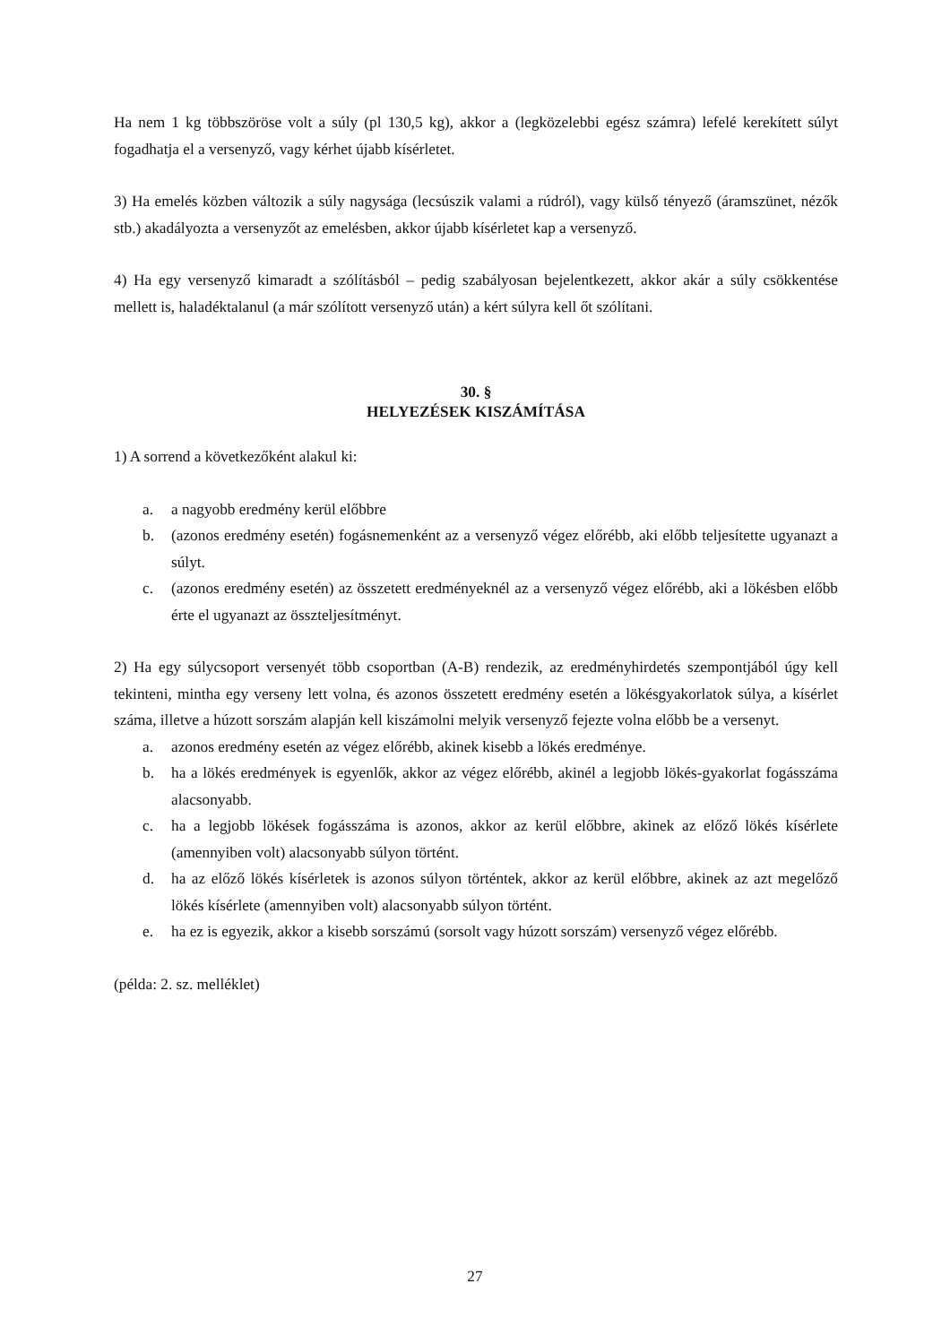Ha nem 1 kg többszöröse volt a súly (pl 130,5 kg), akkor a (legközelebbi egész számra) lefelé kerekített súlyt fogadhatja el a versenyző, vagy kérhet újabb kísérletet.
3) Ha emelés közben változik a súly nagysága (lecsúszik valami a rúdról), vagy külső tényező (áramszünet, nézők stb.) akadályozta a versenyzőt az emelésben, akkor újabb kísérletet kap a versenyző.
4) Ha egy versenyző kimaradt a szólításból – pedig szabályosan bejelentkezett, akkor akár a súly csökkentése mellett is, haladéktalanul (a már szólított versenyző után) a kért súlyra kell őt szólítani.
30. §
HELYEZÉSEK KISZÁMÍTÁSA
1) A sorrend a következőként alakul ki:
a. a nagyobb eredmény kerül előbbre
b. (azonos eredmény esetén) fogásnemenként az a versenyző végez előrébb, aki előbb teljesítette ugyanazt a súlyt.
c. (azonos eredmény esetén) az összetett eredményeknél az a versenyző végez előrébb, aki a lökésben előbb érte el ugyanazt az összteljesítményt.
2) Ha egy súlycsoport versenyét több csoportban (A-B) rendezik, az eredményhirdetés szempontjából úgy kell tekinteni, mintha egy verseny lett volna, és azonos összetett eredmény esetén a lökésgyakorlatok súlya, a kísérlet száma, illetve a húzott sorszám alapján kell kiszámolni melyik versenyző fejezte volna előbb be a versenyt.
a. azonos eredmény esetén az végez előrébb, akinek kisebb a lökés eredménye.
b. ha a lökés eredmények is egyenlők, akkor az végez előrébb, akinél a legjobb lökés-gyakorlat fogásszáma alacsonyabb.
c. ha a legjobb lökések fogásszáma is azonos, akkor az kerül előbbre, akinek az előző lökés kísérlete (amennyiben volt) alacsonyabb súlyon történt.
d. ha az előző lökés kísérletek is azonos súlyon történtek, akkor az kerül előbbre, akinek az azt megelőző lökés kísérlete (amennyiben volt) alacsonyabb súlyon történt.
e. ha ez is egyezik, akkor a kisebb sorszámú (sorsolt vagy húzott sorszám) versenyző végez előrébb.
(példa: 2. sz. melléklet)
27